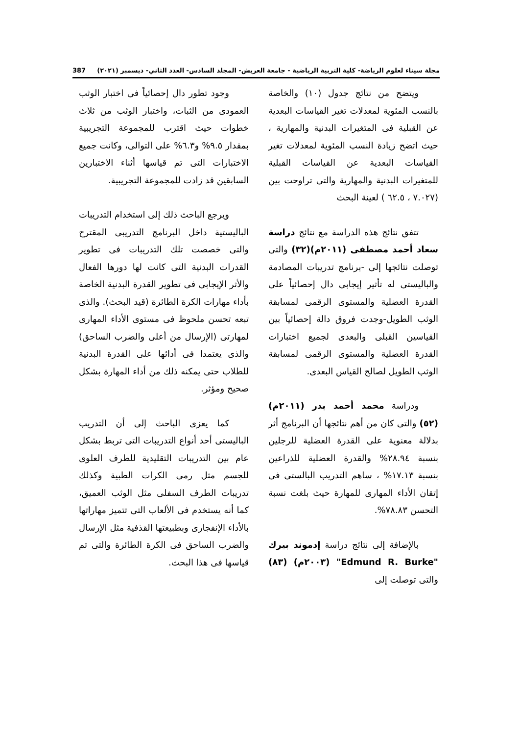مجلة سيناء لعلوم الرياضة- كلية التربية الرياضية - جامعة العريش- المجلد السادس- العدد الثاني- ديسمبر (٢٠٢١) 387
ويتضح من نتائج جدول (١٠) والخاصة بالنسب المئوية لمعدلات تغير القياسات البعدية عن القبلية فى المتغيرات البدنية والمهارية ، حيث اتضح زيادة النسب المئوية لمعدلات تغير القياسات البعدية عن القياسات القبلية للمتغيرات البدنية والمهارية والتى تراوحت بين (٧.٠٢٧ ، ٦٢.٥ ) لعينة البحث
تتفق نتائج هذه الدراسة مع نتائج دراسة سعاد أحمد مصطفى (٢٠١١م)(٣٢) والتى توصلت نتائجها إلى -برنامج تدريبات المصادمة والباليستى له تأثير إيجابى دال إحصائياً على القدرة العضلية والمستوى الرقمى لمسابقة الوثب الطويل-وجدت فروق دالة إحصائياً بين القياسين القبلى والبعدى لجميع اختبارات القدرة العضلية والمستوى الرقمى لمسابقة الوثب الطويل لصالح القياس البعدى.
ودراسة محمد أحمد بدر (٢٠١١م)(٥٢) والتى كان من أهم نتائجها أن البرنامج أثر بدلالة معنوية على القدرة العضلية للرجلين بنسبة ٢٨.٩٤% والقدرة العضلية للذراعين بنسبة ١٧.١٣% ، ساهم التدريب البالستى فى إتقان الأداء المهارى للمهارة حيث بلغت نسبة التحسن ٧٨.٨٣%.
بالإضافة إلى نتائج دراسة إدموند بيرك "Edmund R. Burke" (٢٠٠٣م) (٨٣) والتى توصلت إلى
وجود تطور دال إحصائياً فى اختبار الوثب العمودى من الثبات، واختبار الوثب من ثلاث خطوات حيث اقترب للمجموعة التجريبية بمقدار ٩.٥% و٦.٣% على التوالى، وكانت جميع الاختبارات التى تم قياسها أثناء الاختبارين السابقين قد زادت للمجموعة التجريبية.
ويرجع الباحث ذلك إلى استخدام التدريبات الباليستية داخل البرنامج التدريبى المقترح والتى خصصت تلك التدريبات فى تطوير القدرات البدنية التى كانت لها دورها الفعال والأثر الإيجابى فى تطوير القدرة البدنية الخاصة بأداء مهارات الكرة الطائرة (قيد البحث). والذى تبعه تحسن ملحوظ فى مستوى الأداء المهارى لمهارتى (الإرسال من أعلى والضرب الساحق) والذى يعتمدا فى أدائها على القدرة البدنية للطلاب حتى يمكنه ذلك من أداء المهارة بشكل صحيح ومؤثر.
كما يعزى الباحث إلى أن التدريب الباليستى أحد أنواع التدريبات التى تربط بشكل عام بين التدريبات التقليدية للطرف العلوى للجسم مثل رمى الكرات الطبية وكذلك تدريبات الطرف السفلى مثل الوثب العميق، كما أنه يستخدم فى الألعاب التى تتميز مهاراتها بالأداء الإنفجارى وبطبيعتها القذفية مثل الإرسال والضرب الساحق فى الكرة الطائرة والتى تم قياسها فى هذا البحث.